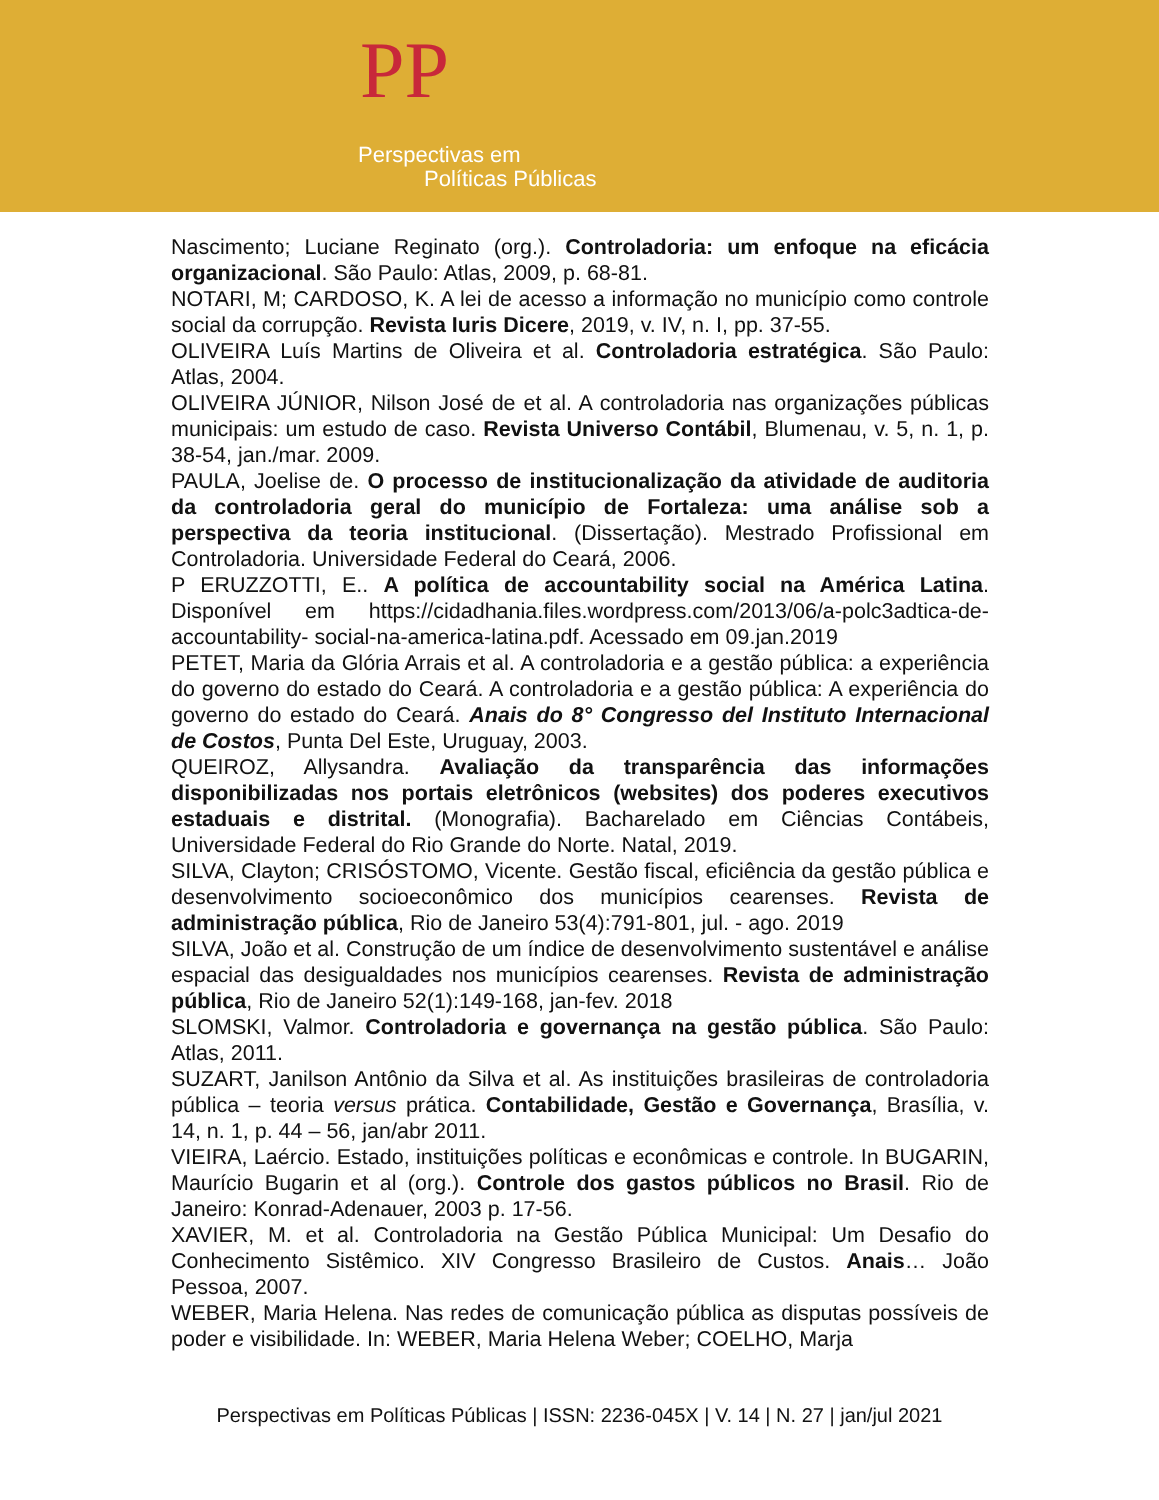PP
Perspectivas em
Políticas Públicas
Nascimento; Luciane Reginato (org.). Controladoria: um enfoque na eficácia organizacional. São Paulo: Atlas, 2009, p. 68-81.
NOTARI, M; CARDOSO, K. A lei de acesso a informação no município como controle social da corrupção. Revista Iuris Dicere, 2019, v. IV, n. I, pp. 37-55.
OLIVEIRA Luís Martins de Oliveira et al. Controladoria estratégica. São Paulo: Atlas, 2004.
OLIVEIRA JÚNIOR, Nilson José de et al. A controladoria nas organizações públicas municipais: um estudo de caso. Revista Universo Contábil, Blumenau, v. 5, n. 1, p. 38-54, jan./mar. 2009.
PAULA, Joelise de. O processo de institucionalização da atividade de auditoria da controladoria geral do município de Fortaleza: uma análise sob a perspectiva da teoria institucional. (Dissertação). Mestrado Profissional em Controladoria. Universidade Federal do Ceará, 2006.
P ERUZZOTTI, E.. A política de accountability social na América Latina. Disponível em https://cidadhania.files.wordpress.com/2013/06/a-polc3adtica-de-accountability- social-na-america-latina.pdf. Acessado em 09.jan.2019
PETET, Maria da Glória Arrais et al. A controladoria e a gestão pública: a experiência do governo do estado do Ceará. A controladoria e a gestão pública: A experiência do governo do estado do Ceará. Anais do 8° Congresso del Instituto Internacional de Costos, Punta Del Este, Uruguay, 2003.
QUEIROZ, Allysandra. Avaliação da transparência das informações disponibilizadas nos portais eletrônicos (websites) dos poderes executivos estaduais e distrital. (Monografia). Bacharelado em Ciências Contábeis, Universidade Federal do Rio Grande do Norte. Natal, 2019.
SILVA, Clayton; CRISÓSTOMO, Vicente. Gestão fiscal, eficiência da gestão pública e desenvolvimento socioeconômico dos municípios cearenses. Revista de administração pública, Rio de Janeiro 53(4):791-801, jul. - ago. 2019
SILVA, João et al. Construção de um índice de desenvolvimento sustentável e análise espacial das desigualdades nos municípios cearenses. Revista de administração pública, Rio de Janeiro 52(1):149-168, jan-fev. 2018
SLOMSKI, Valmor. Controladoria e governança na gestão pública. São Paulo: Atlas, 2011.
SUZART, Janilson Antônio da Silva et al. As instituições brasileiras de controladoria pública – teoria versus prática. Contabilidade, Gestão e Governança, Brasília, v. 14, n. 1, p. 44 – 56, jan/abr 2011.
VIEIRA, Laércio. Estado, instituições políticas e econômicas e controle. In BUGARIN, Maurício Bugarin et al (org.). Controle dos gastos públicos no Brasil. Rio de Janeiro: Konrad-Adenauer, 2003 p. 17-56.
XAVIER, M. et al. Controladoria na Gestão Pública Municipal: Um Desafio do Conhecimento Sistêmico. XIV Congresso Brasileiro de Custos. Anais… João Pessoa, 2007.
WEBER, Maria Helena. Nas redes de comunicação pública as disputas possíveis de poder e visibilidade. In: WEBER, Maria Helena Weber; COELHO, Marja
Perspectivas em Políticas Públicas | ISSN: 2236-045X | V. 14 | N. 27 | jan/jul 2021